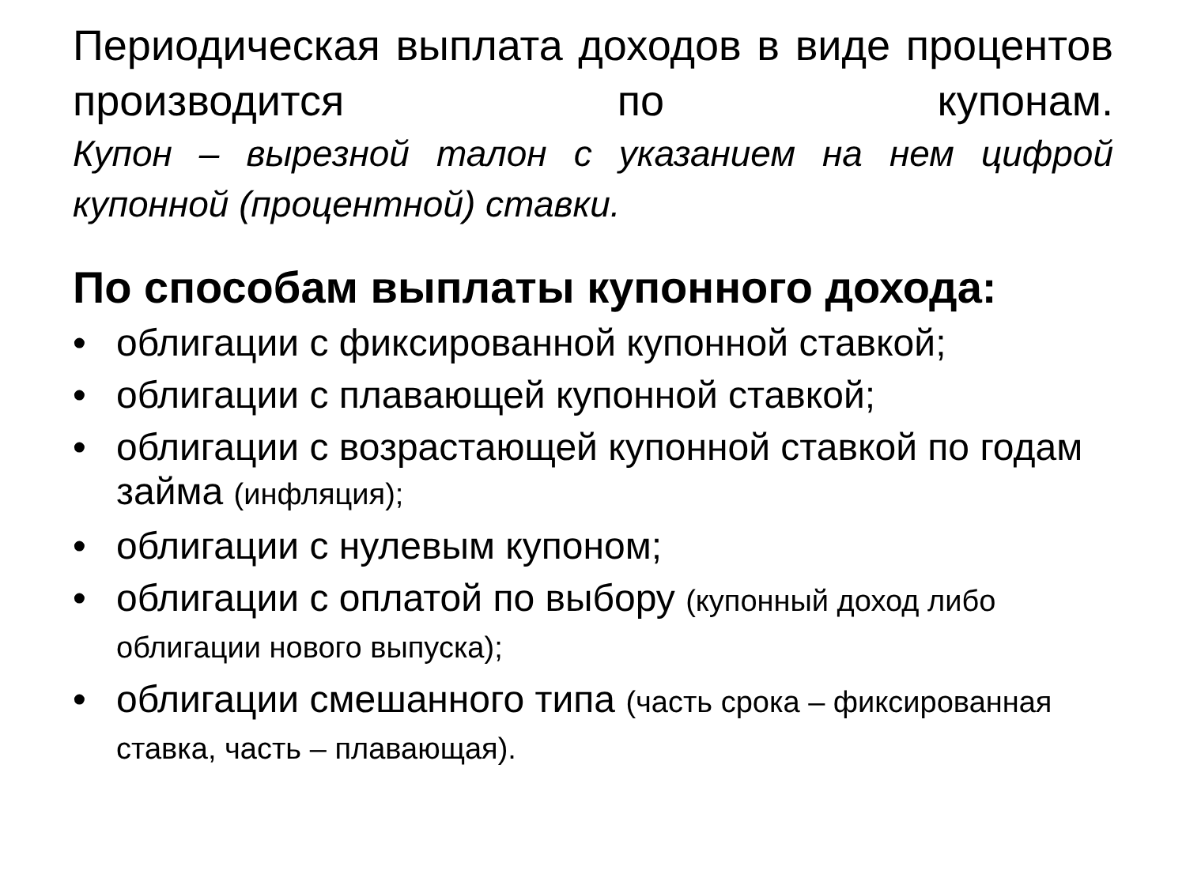Периодическая выплата доходов в виде процентов производится по купонам.
Купон – вырезной талон с указанием на нем цифрой купонной (процентной) ставки.
По способам выплаты купонного дохода:
• облигации с фиксированной купонной ставкой;
• облигации с плавающей купонной ставкой;
• облигации с возрастающей купонной ставкой по годам займа (инфляция);
• облигации с нулевым купоном;
• облигации с оплатой по выбору (купонный доход либо облигации нового выпуска);
• облигации смешанного типа (часть срока – фиксированная ставка, часть – плавающая).